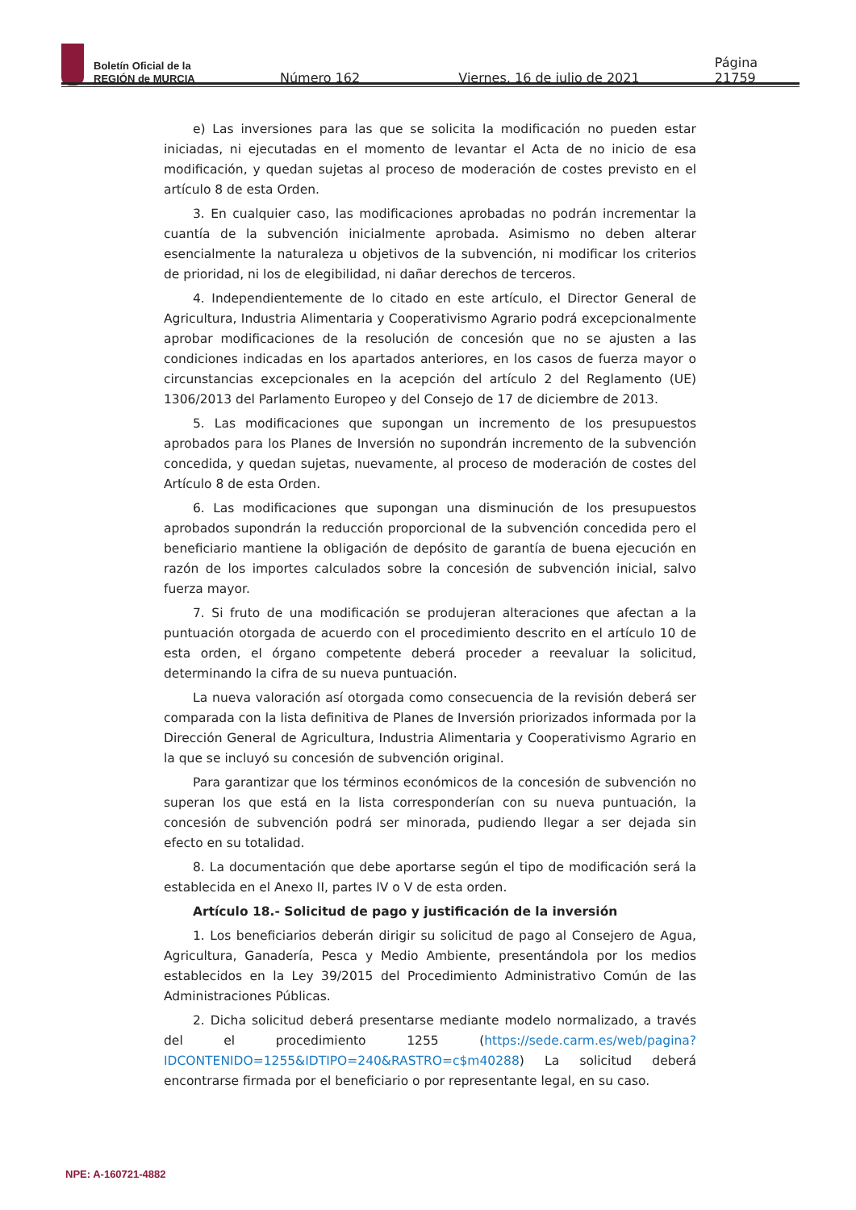Boletín Oficial de la
REGIÓN de MURCIA
Número 162 Viernes, 16 de julio de 2021 Página 21759
e) Las inversiones para las que se solicita la modificación no pueden estar iniciadas, ni ejecutadas en el momento de levantar el Acta de no inicio de esa modificación, y quedan sujetas al proceso de moderación de costes previsto en el artículo 8 de esta Orden.
3. En cualquier caso, las modificaciones aprobadas no podrán incrementar la cuantía de la subvención inicialmente aprobada. Asimismo no deben alterar esencialmente la naturaleza u objetivos de la subvención, ni modificar los criterios de prioridad, ni los de elegibilidad, ni dañar derechos de terceros.
4. Independientemente de lo citado en este artículo, el Director General de Agricultura, Industria Alimentaria y Cooperativismo Agrario podrá excepcionalmente aprobar modificaciones de la resolución de concesión que no se ajusten a las condiciones indicadas en los apartados anteriores, en los casos de fuerza mayor o circunstancias excepcionales en la acepción del artículo 2 del Reglamento (UE) 1306/2013 del Parlamento Europeo y del Consejo de 17 de diciembre de 2013.
5. Las modificaciones que supongan un incremento de los presupuestos aprobados para los Planes de Inversión no supondrán incremento de la subvención concedida, y quedan sujetas, nuevamente, al proceso de moderación de costes del Artículo 8 de esta Orden.
6. Las modificaciones que supongan una disminución de los presupuestos aprobados supondrán la reducción proporcional de la subvención concedida pero el beneficiario mantiene la obligación de depósito de garantía de buena ejecución en razón de los importes calculados sobre la concesión de subvención inicial, salvo fuerza mayor.
7. Si fruto de una modificación se produjeran alteraciones que afectan a la puntuación otorgada de acuerdo con el procedimiento descrito en el artículo 10 de esta orden, el órgano competente deberá proceder a reevaluar la solicitud, determinando la cifra de su nueva puntuación.
La nueva valoración así otorgada como consecuencia de la revisión deberá ser comparada con la lista definitiva de Planes de Inversión priorizados informada por la Dirección General de Agricultura, Industria Alimentaria y Cooperativismo Agrario en la que se incluyó su concesión de subvención original.
Para garantizar que los términos económicos de la concesión de subvención no superan los que está en la lista corresponderían con su nueva puntuación, la concesión de subvención podrá ser minorada, pudiendo llegar a ser dejada sin efecto en su totalidad.
8. La documentación que debe aportarse según el tipo de modificación será la establecida en el Anexo II, partes IV o V de esta orden.
Artículo 18.- Solicitud de pago y justificación de la inversión
1. Los beneficiarios deberán dirigir su solicitud de pago al Consejero de Agua, Agricultura, Ganadería, Pesca y Medio Ambiente, presentándola por los medios establecidos en la Ley 39/2015 del Procedimiento Administrativo Común de las Administraciones Públicas.
2. Dicha solicitud deberá presentarse mediante modelo normalizado, a través del el procedimiento 1255 (https://sede.carm.es/web/pagina?IDCONTENIDO=1255&IDTIPO=240&RASTRO=c$m40288) La solicitud deberá encontrarse firmada por el beneficiario o por representante legal, en su caso.
NPE: A-160721-4882